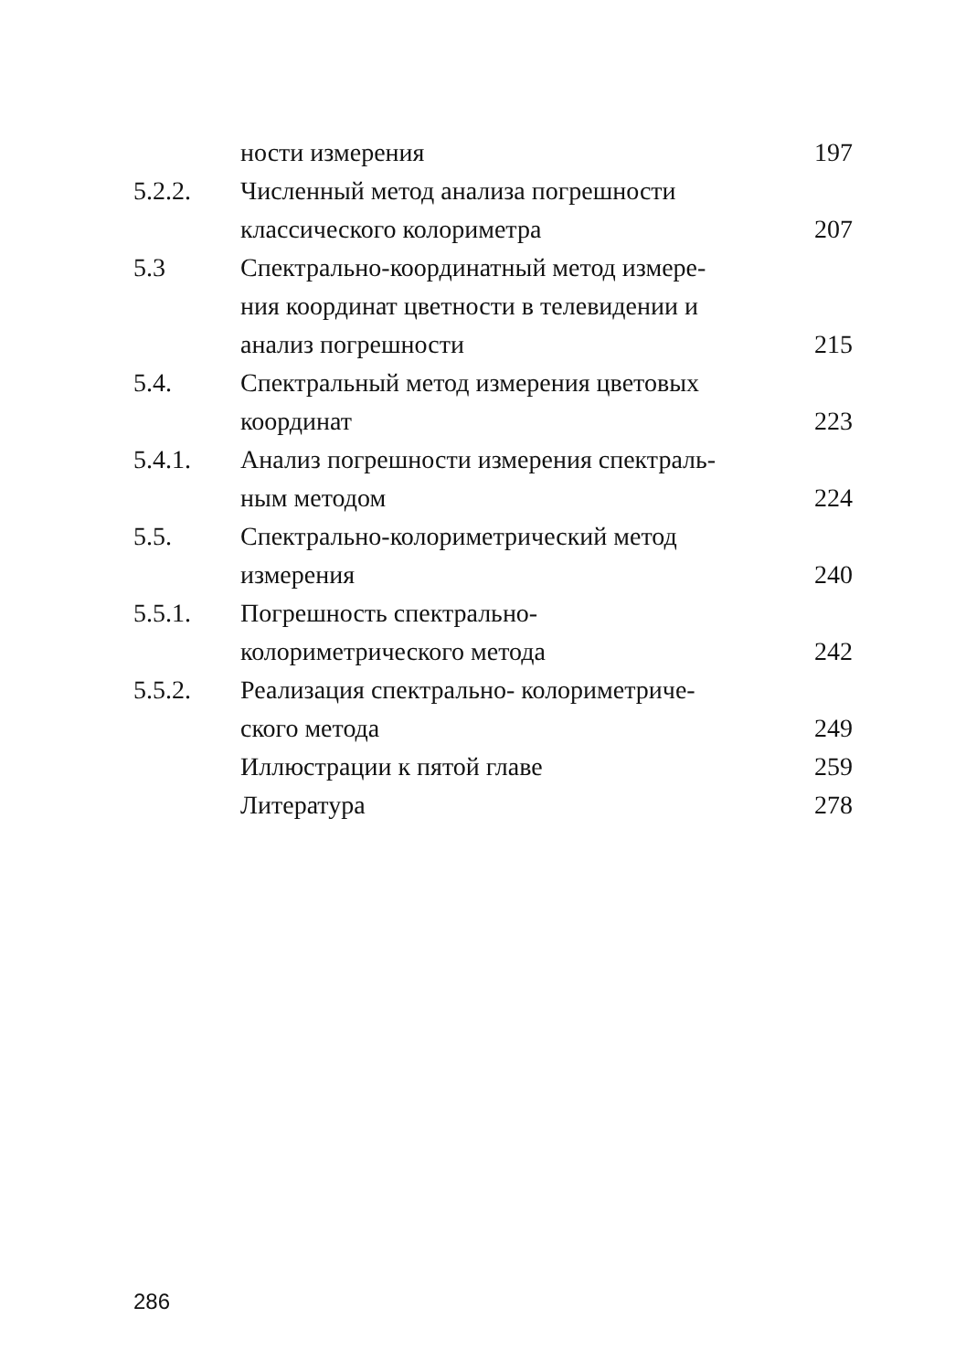| | ности измерения | 197 |
| 5.2.2. | Численный метод анализа погрешности классического колориметра | 207 |
| 5.3 | Спектрально-координатный метод измере- ния координат цветности в телевидении и анализ погрешности | 215 |
| 5.4. | Спектральный метод измерения цветовых координат | 223 |
| 5.4.1. | Анализ погрешности измерения спектраль- ным методом | 224 |
| 5.5. | Спектрально-колориметрический метод измерения | 240 |
| 5.5.1. | Погрешность спектрально- колориметрического метода | 242 |
| 5.5.2. | Реализация спектрально- колориметриче- ского метода | 249 |
| | Иллюстрации к пятой главе | 259 |
| | Литература | 278 |
286